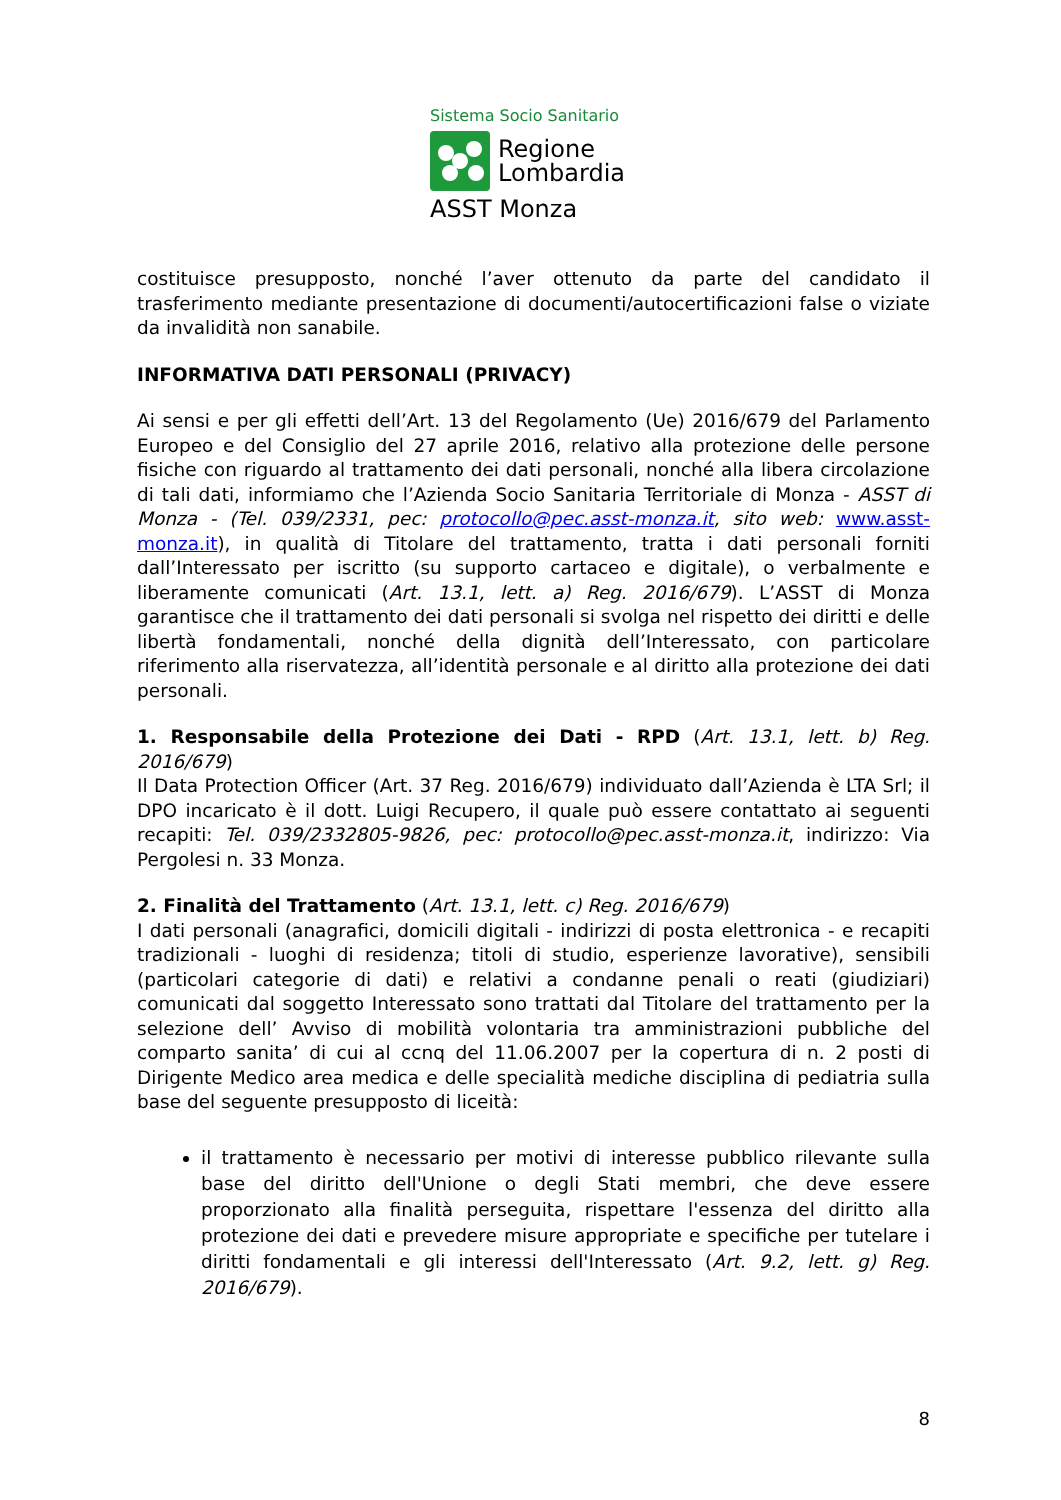Sistema Socio Sanitario
Regione
Lombardia
ASST Monza
costituisce presupposto, nonché l’aver ottenuto da parte del candidato il trasferimento mediante presentazione di documenti/autocertificazioni false o viziate da invalidità non sanabile.
INFORMATIVA DATI PERSONALI (PRIVACY)
Ai sensi e per gli effetti dell’Art. 13 del Regolamento (Ue) 2016/679 del Parlamento Europeo e del Consiglio del 27 aprile 2016, relativo alla protezione delle persone fisiche con riguardo al trattamento dei dati personali, nonché alla libera circolazione di tali dati, informiamo che l’Azienda Socio Sanitaria Territoriale di Monza - ASST di Monza - (Tel. 039/2331, pec: protocollo@pec.asst-monza.it, sito web: www.asst-monza.it), in qualità di Titolare del trattamento, tratta i dati personali forniti dall’Interessato per iscritto (su supporto cartaceo e digitale), o verbalmente e liberamente comunicati (Art. 13.1, lett. a) Reg. 2016/679). L’ASST di Monza garantisce che il trattamento dei dati personali si svolga nel rispetto dei diritti e delle libertà fondamentali, nonché della dignità dell’Interessato, con particolare riferimento alla riservatezza, all’identità personale e al diritto alla protezione dei dati personali.
1. Responsabile della Protezione dei Dati - RPD (Art. 13.1, lett. b) Reg. 2016/679)
Il Data Protection Officer (Art. 37 Reg. 2016/679) individuato dall’Azienda è LTA Srl; il DPO incaricato è il dott. Luigi Recupero, il quale può essere contattato ai seguenti recapiti: Tel. 039/2332805-9826, pec: protocollo@pec.asst-monza.it, indirizzo: Via Pergolesi n. 33 Monza.
2. Finalità del Trattamento (Art. 13.1, lett. c) Reg. 2016/679)
I dati personali (anagrafici, domicili digitali - indirizzi di posta elettronica - e recapiti tradizionali - luoghi di residenza; titoli di studio, esperienze lavorative), sensibili (particolari categorie di dati) e relativi a condanne penali o reati (giudiziari) comunicati dal soggetto Interessato sono trattati dal Titolare del trattamento per la selezione dell’ Avviso di mobilità volontaria tra amministrazioni pubbliche del comparto sanita’ di cui al ccnq del 11.06.2007 per la copertura di n. 2 posti di Dirigente Medico area medica e delle specialità mediche disciplina di pediatria sulla base del seguente presupposto di liceità:
il trattamento è necessario per motivi di interesse pubblico rilevante sulla base del diritto dell'Unione o degli Stati membri, che deve essere proporzionato alla finalità perseguita, rispettare l'essenza del diritto alla protezione dei dati e prevedere misure appropriate e specifiche per tutelare i diritti fondamentali e gli interessi dell'Interessato (Art. 9.2, lett. g) Reg. 2016/679).
8